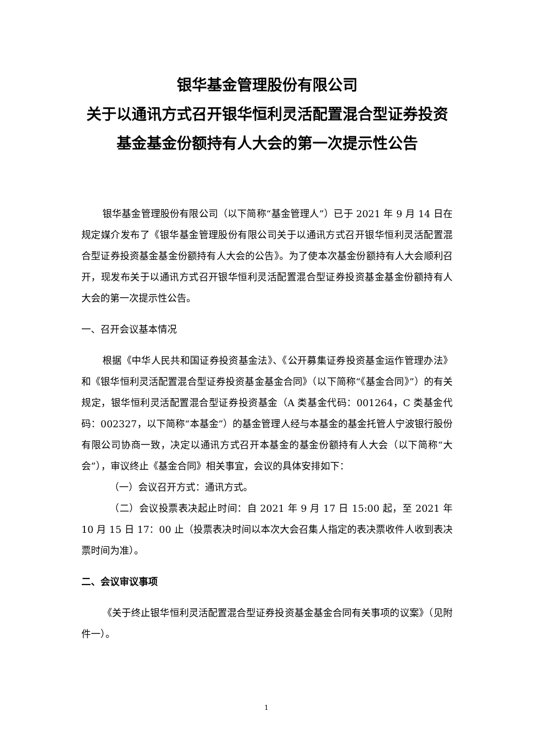银华基金管理股份有限公司
关于以通讯方式召开银华恒利灵活配置混合型证券投资基金基金份额持有人大会的第一次提示性公告
银华基金管理股份有限公司（以下简称“基金管理人”）已于 2021 年 9 月 14 日在规定媒介发布了《银华基金管理股份有限公司关于以通讯方式召开银华恒利灵活配置混合型证券投资基金基金份额持有人大会的公告》。为了使本次基金份额持有人大会顺利召开，现发布关于以通讯方式召开银华恒利灵活配置混合型证券投资基金基金份额持有人大会的第一次提示性公告。
一、召开会议基本情况
根据《中华人民共和国证券投资基金法》、《公开募集证券投资基金运作管理办法》和《银华恒利灵活配置混合型证券投资基金基金合同》（以下简称“《基金合同》”）的有关规定，银华恒利灵活配置混合型证券投资基金（A 类基金代码：001264，C 类基金代码：002327，以下简称“本基金”）的基金管理人经与本基金的基金托管人宁波银行股份有限公司协商一致，决定以通讯方式召开本基金的基金份额持有人大会（以下简称“大会”），审议终止《基金合同》相关事宜，会议的具体安排如下：
（一）会议召开方式：通讯方式。
（二）会议投票表决起止时间：自 2021 年 9 月 17 日 15:00 起，至 2021 年 10 月 15 日 17：00 止（投票表决时间以本次大会召集人指定的表决票收件人收到表决票时间为准）。
二、会议审议事项
《关于终止银华恒利灵活配置混合型证券投资基金基金合同有关事项的议案》（见附件一）。
1